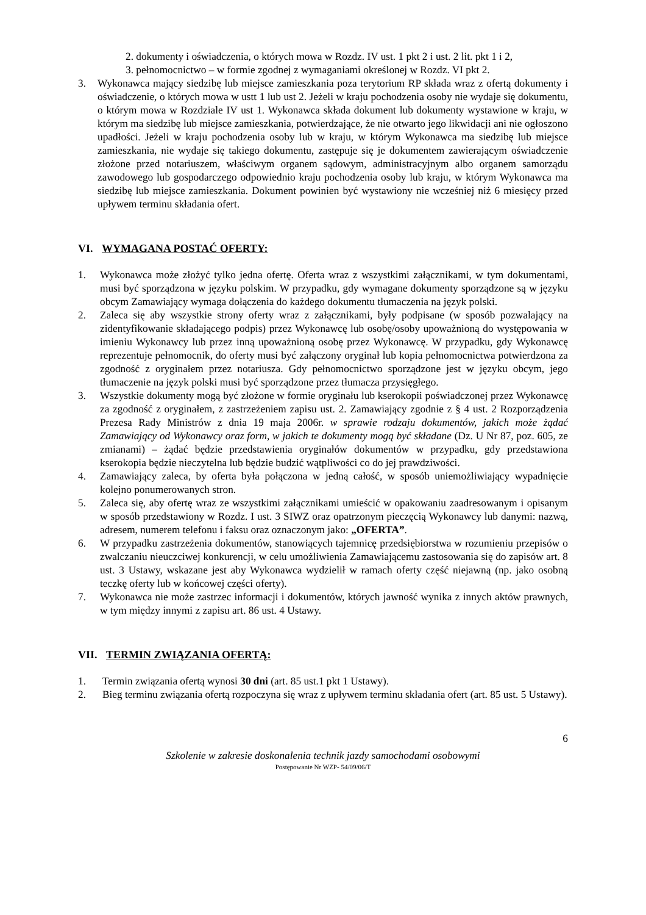2. dokumenty i oświadczenia, o których mowa w Rozdz. IV ust. 1 pkt 2 i ust. 2 lit. pkt 1 i 2,
3. pełnomocnictwo – w formie zgodnej z wymaganiami określonej w Rozdz. VI pkt 2.
3. Wykonawca mający siedzibę lub miejsce zamieszkania poza terytorium RP składa wraz z ofertą dokumenty i oświadczenie, o których mowa w ustt 1 lub ust 2. Jeżeli w kraju pochodzenia osoby nie wydaje się dokumentu, o którym mowa w Rozdziale IV ust 1. Wykonawca składa dokument lub dokumenty wystawione w kraju, w którym ma siedzibę lub miejsce zamieszkania, potwierdzające, że nie otwarto jego likwidacji ani nie ogłoszono upadłości. Jeżeli w kraju pochodzenia osoby lub w kraju, w którym Wykonawca ma siedzibę lub miejsce zamieszkania, nie wydaje się takiego dokumentu, zastępuje się je dokumentem zawierającym oświadczenie złożone przed notariuszem, właściwym organem sądowym, administracyjnym albo organem samorządu zawodowego lub gospodarczego odpowiednio kraju pochodzenia osoby lub kraju, w którym Wykonawca ma siedzibę lub miejsce zamieszkania. Dokument powinien być wystawiony nie wcześniej niż 6 miesięcy przed upływem terminu składania ofert.
VI. WYMAGANA POSTAĆ OFERTY:
1. Wykonawca może złożyć tylko jedna ofertę. Oferta wraz z wszystkimi załącznikami, w tym dokumentami, musi być sporządzona w języku polskim. W przypadku, gdy wymagane dokumenty sporządzone są w języku obcym Zamawiający wymaga dołączenia do każdego dokumentu tłumaczenia na język polski.
2. Zaleca się aby wszystkie strony oferty wraz z załącznikami, były podpisane (w sposób pozwalający na zidentyfikowanie składającego podpis) przez Wykonawcę lub osobę/osoby upoważnioną do występowania w imieniu Wykonawcy lub przez inną upoważnioną osobę przez Wykonawcę. W przypadku, gdy Wykonawcę reprezentuje pełnomocnik, do oferty musi być załączony oryginał lub kopia pełnomocnictwa potwierdzona za zgodność z oryginałem przez notariusza. Gdy pełnomocnictwo sporządzone jest w języku obcym, jego tłumaczenie na język polski musi być sporządzone przez tłumacza przysięgłego.
3. Wszystkie dokumenty mogą być złożone w formie oryginału lub kserokopii poświadczonej przez Wykonawcę za zgodność z oryginałem, z zastrzeżeniem zapisu ust. 2. Zamawiający zgodnie z § 4 ust. 2 Rozporządzenia Prezesa Rady Ministrów z dnia 19 maja 2006r. w sprawie rodzaju dokumentów, jakich może żądać Zamawiający od Wykonawcy oraz form, w jakich te dokumenty mogą być składane (Dz. U Nr 87, poz. 605, ze zmianami) – żądać będzie przedstawienia oryginałów dokumentów w przypadku, gdy przedstawiona kserokopia będzie nieczytelna lub będzie budzić wątpliwości co do jej prawdziwości.
4. Zamawiający zaleca, by oferta była połączona w jedną całość, w sposób uniemożliwiający wypadnięcie kolejno ponumerowanych stron.
5. Zaleca się, aby ofertę wraz ze wszystkimi załącznikami umieścić w opakowaniu zaadresowanym i opisanym w sposób przedstawiony w Rozdz. I ust. 3 SIWZ oraz opatrzonym pieczęcią Wykonawcy lub danymi: nazwą, adresem, numerem telefonu i faksu oraz oznaczonym jako: „OFERTA”.
6. W przypadku zastrzeżenia dokumentów, stanowiących tajemnicę przedsiębiorstwa w rozumieniu przepisów o zwalczaniu nieuczciwej konkurencji, w celu umożliwienia Zamawiającemu zastosowania się do zapisów art. 8 ust. 3 Ustawy, wskazane jest aby Wykonawca wydzielił w ramach oferty część niejawną (np. jako osobną teczkę oferty lub w końcowej części oferty).
7. Wykonawca nie może zastrzec informacji i dokumentów, których jawność wynika z innych aktów prawnych, w tym między innymi z zapisu art. 86 ust. 4 Ustawy.
VII. TERMIN ZWIĄZANIA OFERTĄ:
1. Termin związania ofertą wynosi 30 dni (art. 85 ust.1 pkt 1 Ustawy).
2. Bieg terminu związania ofertą rozpoczyna się wraz z upływem terminu składania ofert (art. 85 ust. 5 Ustawy).
6
Szkolenie w zakresie doskonalenia technik jazdy samochodami osobowymi
Postępowanie Nr WZP- 54/09/06/T